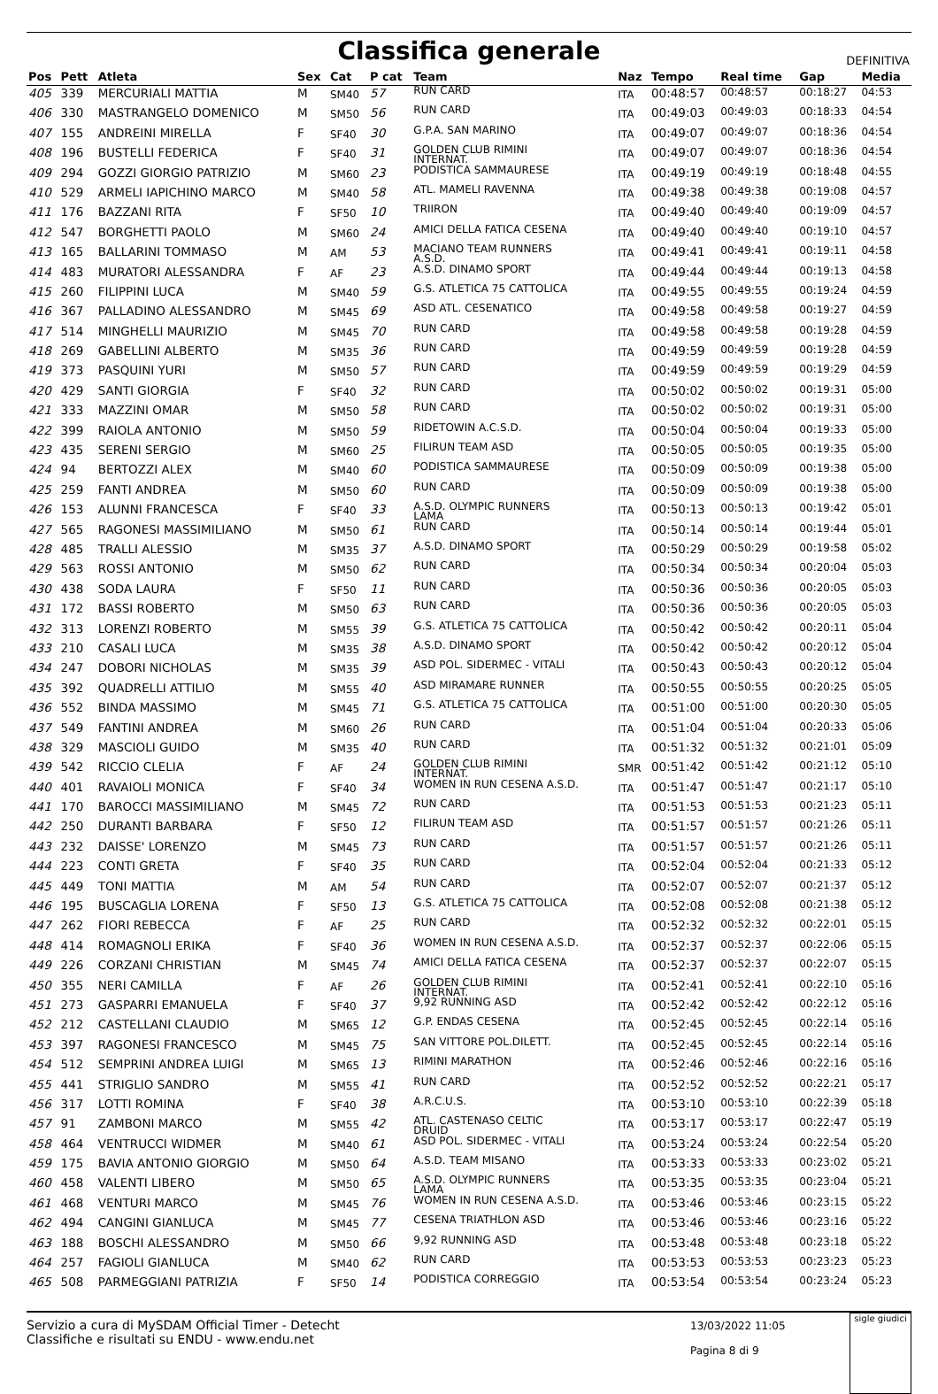Classifica generale
DEFINITIVA
| Pos | Pett | Atleta | Sex | Cat | P cat | Team | Naz | Tempo | Real time | Gap | Media |
| --- | --- | --- | --- | --- | --- | --- | --- | --- | --- | --- | --- |
| 405 | 339 | MERCURIALI MATTIA | M | SM40 | 57 | RUN CARD | ITA | 00:48:57 | 00:48:57 | 00:18:27 | 04:53 |
| 406 | 330 | MASTRANGELO DOMENICO | M | SM50 | 56 | RUN CARD | ITA | 00:49:03 | 00:49:03 | 00:18:33 | 04:54 |
| 407 | 155 | ANDREINI MIRELLA | F | SF40 | 30 | G.P.A. SAN MARINO | ITA | 00:49:07 | 00:49:07 | 00:18:36 | 04:54 |
| 408 | 196 | BUSTELLI FEDERICA | F | SF40 | 31 | GOLDEN CLUB RIMINI INTERNAT. | ITA | 00:49:07 | 00:49:07 | 00:18:36 | 04:54 |
| 409 | 294 | GOZZI GIORGIO PATRIZIO | M | SM60 | 23 | PODISTICA SAMMAURESE | ITA | 00:49:19 | 00:49:19 | 00:18:48 | 04:55 |
| 410 | 529 | ARMELI IAPICHINO MARCO | M | SM40 | 58 | ATL. MAMELI RAVENNA | ITA | 00:49:38 | 00:49:38 | 00:19:08 | 04:57 |
| 411 | 176 | BAZZANI RITA | F | SF50 | 10 | TRIIRON | ITA | 00:49:40 | 00:49:40 | 00:19:09 | 04:57 |
| 412 | 547 | BORGHETTI PAOLO | M | SM60 | 24 | AMICI DELLA FATICA CESENA | ITA | 00:49:40 | 00:49:40 | 00:19:10 | 04:57 |
| 413 | 165 | BALLARINI TOMMASO | M | AM | 53 | MACIANO TEAM RUNNERS A.S.D. | ITA | 00:49:41 | 00:49:41 | 00:19:11 | 04:58 |
| 414 | 483 | MURATORI ALESSANDRA | F | AF | 23 | A.S.D. DINAMO SPORT | ITA | 00:49:44 | 00:49:44 | 00:19:13 | 04:58 |
| 415 | 260 | FILIPPINI LUCA | M | SM40 | 59 | G.S. ATLETICA 75 CATTOLICA | ITA | 00:49:55 | 00:49:55 | 00:19:24 | 04:59 |
| 416 | 367 | PALLADINO ALESSANDRO | M | SM45 | 69 | ASD ATL. CESENATICO | ITA | 00:49:58 | 00:49:58 | 00:19:27 | 04:59 |
| 417 | 514 | MINGHELLI MAURIZIO | M | SM45 | 70 | RUN CARD | ITA | 00:49:58 | 00:49:58 | 00:19:28 | 04:59 |
| 418 | 269 | GABELLINI ALBERTO | M | SM35 | 36 | RUN CARD | ITA | 00:49:59 | 00:49:59 | 00:19:28 | 04:59 |
| 419 | 373 | PASQUINI YURI | M | SM50 | 57 | RUN CARD | ITA | 00:49:59 | 00:49:59 | 00:19:29 | 04:59 |
| 420 | 429 | SANTI GIORGIA | F | SF40 | 32 | RUN CARD | ITA | 00:50:02 | 00:50:02 | 00:19:31 | 05:00 |
| 421 | 333 | MAZZINI OMAR | M | SM50 | 58 | RUN CARD | ITA | 00:50:02 | 00:50:02 | 00:19:31 | 05:00 |
| 422 | 399 | RAIOLA ANTONIO | M | SM50 | 59 | RIDETOWIN A.C.S.D. | ITA | 00:50:04 | 00:50:04 | 00:19:33 | 05:00 |
| 423 | 435 | SERENI SERGIO | M | SM60 | 25 | FILIRUN TEAM ASD | ITA | 00:50:05 | 00:50:05 | 00:19:35 | 05:00 |
| 424 | 94 | BERTOZZI ALEX | M | SM40 | 60 | PODISTICA SAMMAURESE | ITA | 00:50:09 | 00:50:09 | 00:19:38 | 05:00 |
| 425 | 259 | FANTI ANDREA | M | SM50 | 60 | RUN CARD | ITA | 00:50:09 | 00:50:09 | 00:19:38 | 05:00 |
| 426 | 153 | ALUNNI FRANCESCA | F | SF40 | 33 | A.S.D. OLYMPIC RUNNERS LAMA | ITA | 00:50:13 | 00:50:13 | 00:19:42 | 05:01 |
| 427 | 565 | RAGONESI MASSIMILIANO | M | SM50 | 61 | RUN CARD | ITA | 00:50:14 | 00:50:14 | 00:19:44 | 05:01 |
| 428 | 485 | TRALLI ALESSIO | M | SM35 | 37 | A.S.D. DINAMO SPORT | ITA | 00:50:29 | 00:50:29 | 00:19:58 | 05:02 |
| 429 | 563 | ROSSI ANTONIO | M | SM50 | 62 | RUN CARD | ITA | 00:50:34 | 00:50:34 | 00:20:04 | 05:03 |
| 430 | 438 | SODA LAURA | F | SF50 | 11 | RUN CARD | ITA | 00:50:36 | 00:50:36 | 00:20:05 | 05:03 |
| 431 | 172 | BASSI ROBERTO | M | SM50 | 63 | RUN CARD | ITA | 00:50:36 | 00:50:36 | 00:20:05 | 05:03 |
| 432 | 313 | LORENZI ROBERTO | M | SM55 | 39 | G.S. ATLETICA 75 CATTOLICA | ITA | 00:50:42 | 00:50:42 | 00:20:11 | 05:04 |
| 433 | 210 | CASALI LUCA | M | SM35 | 38 | A.S.D. DINAMO SPORT | ITA | 00:50:42 | 00:50:42 | 00:20:12 | 05:04 |
| 434 | 247 | DOBORI NICHOLAS | M | SM35 | 39 | ASD POL. SIDERMEC - VITALI | ITA | 00:50:43 | 00:50:43 | 00:20:12 | 05:04 |
| 435 | 392 | QUADRELLI ATTILIO | M | SM55 | 40 | ASD MIRAMARE RUNNER | ITA | 00:50:55 | 00:50:55 | 00:20:25 | 05:05 |
| 436 | 552 | BINDA MASSIMO | M | SM45 | 71 | G.S. ATLETICA 75 CATTOLICA | ITA | 00:51:00 | 00:51:00 | 00:20:30 | 05:05 |
| 437 | 549 | FANTINI ANDREA | M | SM60 | 26 | RUN CARD | ITA | 00:51:04 | 00:51:04 | 00:20:33 | 05:06 |
| 438 | 329 | MASCIOLI GUIDO | M | SM35 | 40 | RUN CARD | ITA | 00:51:32 | 00:51:32 | 00:21:01 | 05:09 |
| 439 | 542 | RICCIO CLELIA | F | AF | 24 | GOLDEN CLUB RIMINI INTERNAT. | SMR | 00:51:42 | 00:51:42 | 00:21:12 | 05:10 |
| 440 | 401 | RAVAIOLI MONICA | F | SF40 | 34 | WOMEN IN RUN CESENA A.S.D. | ITA | 00:51:47 | 00:51:47 | 00:21:17 | 05:10 |
| 441 | 170 | BAROCCI MASSIMILIANO | M | SM45 | 72 | RUN CARD | ITA | 00:51:53 | 00:51:53 | 00:21:23 | 05:11 |
| 442 | 250 | DURANTI BARBARA | F | SF50 | 12 | FILIRUN TEAM ASD | ITA | 00:51:57 | 00:51:57 | 00:21:26 | 05:11 |
| 443 | 232 | DAISSE' LORENZO | M | SM45 | 73 | RUN CARD | ITA | 00:51:57 | 00:51:57 | 00:21:26 | 05:11 |
| 444 | 223 | CONTI GRETA | F | SF40 | 35 | RUN CARD | ITA | 00:52:04 | 00:52:04 | 00:21:33 | 05:12 |
| 445 | 449 | TONI MATTIA | M | AM | 54 | RUN CARD | ITA | 00:52:07 | 00:52:07 | 00:21:37 | 05:12 |
| 446 | 195 | BUSCAGLIA LORENA | F | SF50 | 13 | G.S. ATLETICA 75 CATTOLICA | ITA | 00:52:08 | 00:52:08 | 00:21:38 | 05:12 |
| 447 | 262 | FIORI REBECCA | F | AF | 25 | RUN CARD | ITA | 00:52:32 | 00:52:32 | 00:22:01 | 05:15 |
| 448 | 414 | ROMAGNOLI ERIKA | F | SF40 | 36 | WOMEN IN RUN CESENA A.S.D. | ITA | 00:52:37 | 00:52:37 | 00:22:06 | 05:15 |
| 449 | 226 | CORZANI CHRISTIAN | M | SM45 | 74 | AMICI DELLA FATICA CESENA | ITA | 00:52:37 | 00:52:37 | 00:22:07 | 05:15 |
| 450 | 355 | NERI CAMILLA | F | AF | 26 | GOLDEN CLUB RIMINI INTERNAT. | ITA | 00:52:41 | 00:52:41 | 00:22:10 | 05:16 |
| 451 | 273 | GASPARRI EMANUELA | F | SF40 | 37 | 9,92 RUNNING ASD | ITA | 00:52:42 | 00:52:42 | 00:22:12 | 05:16 |
| 452 | 212 | CASTELLANI CLAUDIO | M | SM65 | 12 | G.P. ENDAS CESENA | ITA | 00:52:45 | 00:52:45 | 00:22:14 | 05:16 |
| 453 | 397 | RAGONESI FRANCESCO | M | SM45 | 75 | SAN VITTORE POL.DILETT. | ITA | 00:52:45 | 00:52:45 | 00:22:14 | 05:16 |
| 454 | 512 | SEMPRINI ANDREA LUIGI | M | SM65 | 13 | RIMINI MARATHON | ITA | 00:52:46 | 00:52:46 | 00:22:16 | 05:16 |
| 455 | 441 | STRIGLIO SANDRO | M | SM55 | 41 | RUN CARD | ITA | 00:52:52 | 00:52:52 | 00:22:21 | 05:17 |
| 456 | 317 | LOTTI ROMINA | F | SF40 | 38 | A.R.C.U.S. | ITA | 00:53:10 | 00:53:10 | 00:22:39 | 05:18 |
| 457 | 91 | ZAMBONI MARCO | M | SM55 | 42 | ATL. CASTENASO CELTIC DRUID | ITA | 00:53:17 | 00:53:17 | 00:22:47 | 05:19 |
| 458 | 464 | VENTRUCCI WIDMER | M | SM40 | 61 | ASD POL. SIDERMEC - VITALI | ITA | 00:53:24 | 00:53:24 | 00:22:54 | 05:20 |
| 459 | 175 | BAVIA ANTONIO GIORGIO | M | SM50 | 64 | A.S.D. TEAM MISANO | ITA | 00:53:33 | 00:53:33 | 00:23:02 | 05:21 |
| 460 | 458 | VALENTI LIBERO | M | SM50 | 65 | A.S.D. OLYMPIC RUNNERS LAMA | ITA | 00:53:35 | 00:53:35 | 00:23:04 | 05:21 |
| 461 | 468 | VENTURI MARCO | M | SM45 | 76 | WOMEN IN RUN CESENA A.S.D. | ITA | 00:53:46 | 00:53:46 | 00:23:15 | 05:22 |
| 462 | 494 | CANGINI GIANLUCA | M | SM45 | 77 | CESENA TRIATHLON ASD | ITA | 00:53:46 | 00:53:46 | 00:23:16 | 05:22 |
| 463 | 188 | BOSCHI ALESSANDRO | M | SM50 | 66 | 9,92 RUNNING ASD | ITA | 00:53:48 | 00:53:48 | 00:23:18 | 05:22 |
| 464 | 257 | FAGIOLI GIANLUCA | M | SM40 | 62 | RUN CARD | ITA | 00:53:53 | 00:53:53 | 00:23:23 | 05:23 |
| 465 | 508 | PARMEGGIANI PATRIZIA | F | SF50 | 14 | PODISTICA CORREGGIO | ITA | 00:53:54 | 00:53:54 | 00:23:24 | 05:23 |
Servizio a cura di MySDAM Official Timer - Detecht
Classifiche e risultati su ENDU - www.endu.net
13/03/2022 11:05
Pagina 8 di 9
sigle giudici